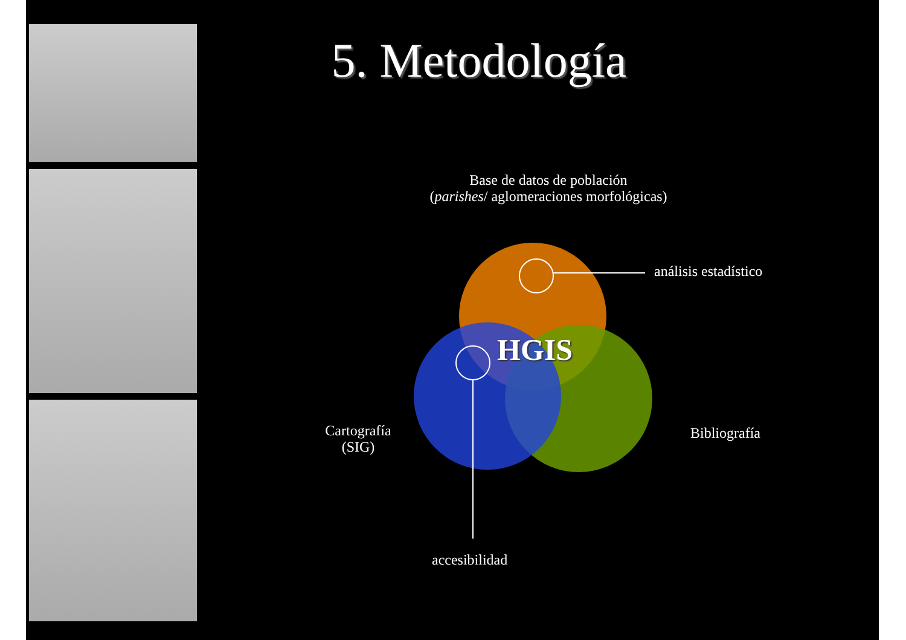5. Metodología
Base de datos de población
(parishes/ aglomeraciones morfológicas)
HGIS
análisis estadístico
Cartografía
(SIG)
Bibliografía
accesibilidad